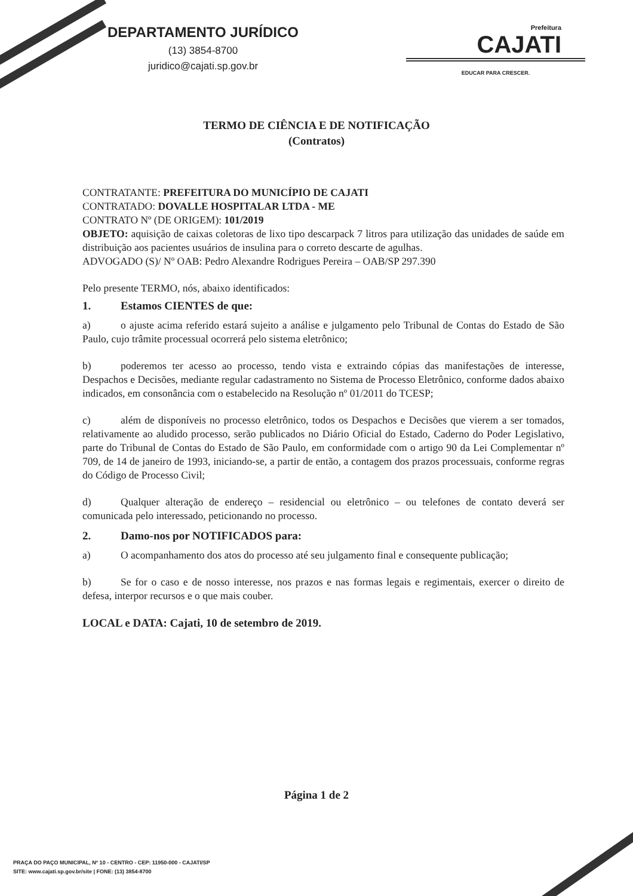DEPARTAMENTO JURÍDICO
(13) 3854-8700
juridico@cajati.sp.gov.br
Prefeitura
CAJATI
EDUCAR PARA CRESCER.
TERMO DE CIÊNCIA E DE NOTIFICAÇÃO
(Contratos)
CONTRATANTE: PREFEITURA DO MUNICÍPIO DE CAJATI
CONTRATADO: DOVALLE HOSPITALAR LTDA - ME
CONTRATO Nº (DE ORIGEM): 101/2019
OBJETO: aquisição de caixas coletoras de lixo tipo descarpack 7 litros para utilização das unidades de saúde em distribuição aos pacientes usuários de insulina para o correto descarte de agulhas.
ADVOGADO (S)/ Nº OAB: Pedro Alexandre Rodrigues Pereira – OAB/SP 297.390
Pelo presente TERMO, nós, abaixo identificados:
1. Estamos CIENTES de que:
a) o ajuste acima referido estará sujeito a análise e julgamento pelo Tribunal de Contas do Estado de São Paulo, cujo trâmite processual ocorrerá pelo sistema eletrônico;
b) poderemos ter acesso ao processo, tendo vista e extraindo cópias das manifestações de interesse, Despachos e Decisões, mediante regular cadastramento no Sistema de Processo Eletrônico, conforme dados abaixo indicados, em consonância com o estabelecido na Resolução nº 01/2011 do TCESP;
c) além de disponíveis no processo eletrônico, todos os Despachos e Decisões que vierem a ser tomados, relativamente ao aludido processo, serão publicados no Diário Oficial do Estado, Caderno do Poder Legislativo, parte do Tribunal de Contas do Estado de São Paulo, em conformidade com o artigo 90 da Lei Complementar nº 709, de 14 de janeiro de 1993, iniciando-se, a partir de então, a contagem dos prazos processuais, conforme regras do Código de Processo Civil;
d) Qualquer alteração de endereço – residencial ou eletrônico – ou telefones de contato deverá ser comunicada pelo interessado, peticionando no processo.
2. Damo-nos por NOTIFICADOS para:
a) O acompanhamento dos atos do processo até seu julgamento final e consequente publicação;
b) Se for o caso e de nosso interesse, nos prazos e nas formas legais e regimentais, exercer o direito de defesa, interpor recursos e o que mais couber.
LOCAL e DATA: Cajati, 10 de setembro de 2019.
Página 1 de 2
PRAÇA DO PAÇO MUNICIPAL, Nº 10 - CENTRO - CEP: 11950-000 - CAJATI/SP
SITE: www.cajati.sp.gov.br/site | FONE: (13) 3854-8700